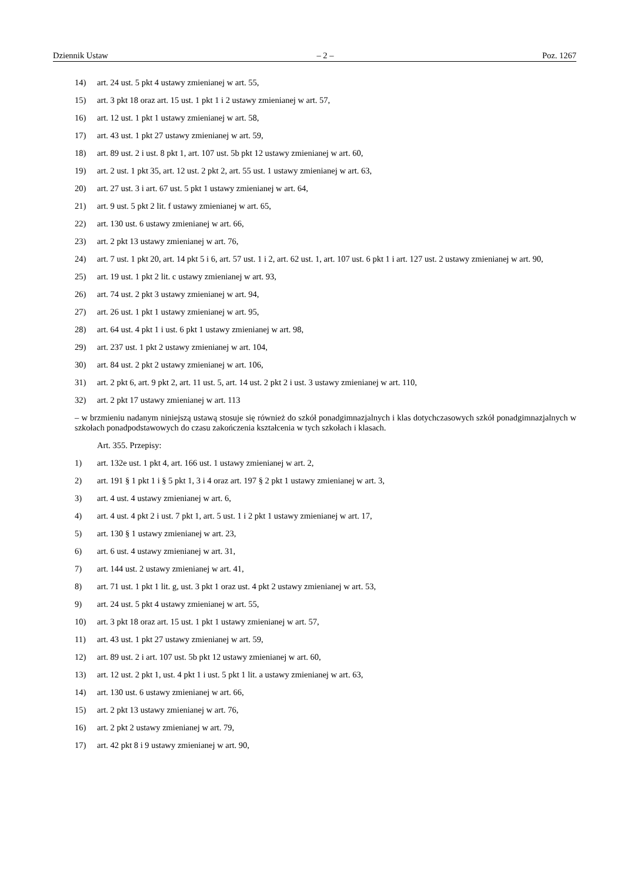Dziennik Ustaw – 2 – Poz. 1267
14) art. 24 ust. 5 pkt 4 ustawy zmienianej w art. 55,
15) art. 3 pkt 18 oraz art. 15 ust. 1 pkt 1 i 2 ustawy zmienianej w art. 57,
16) art. 12 ust. 1 pkt 1 ustawy zmienianej w art. 58,
17) art. 43 ust. 1 pkt 27 ustawy zmienianej w art. 59,
18) art. 89 ust. 2 i ust. 8 pkt 1, art. 107 ust. 5b pkt 12 ustawy zmienianej w art. 60,
19) art. 2 ust. 1 pkt 35, art. 12 ust. 2 pkt 2, art. 55 ust. 1 ustawy zmienianej w art. 63,
20) art. 27 ust. 3 i art. 67 ust. 5 pkt 1 ustawy zmienianej w art. 64,
21) art. 9 ust. 5 pkt 2 lit. f ustawy zmienianej w art. 65,
22) art. 130 ust. 6 ustawy zmienianej w art. 66,
23) art. 2 pkt 13 ustawy zmienianej w art. 76,
24) art. 7 ust. 1 pkt 20, art. 14 pkt 5 i 6, art. 57 ust. 1 i 2, art. 62 ust. 1, art. 107 ust. 6 pkt 1 i art. 127 ust. 2 ustawy zmienianej w art. 90,
25) art. 19 ust. 1 pkt 2 lit. c ustawy zmienianej w art. 93,
26) art. 74 ust. 2 pkt 3 ustawy zmienianej w art. 94,
27) art. 26 ust. 1 pkt 1 ustawy zmienianej w art. 95,
28) art. 64 ust. 4 pkt 1 i ust. 6 pkt 1 ustawy zmienianej w art. 98,
29) art. 237 ust. 1 pkt 2 ustawy zmienianej w art. 104,
30) art. 84 ust. 2 pkt 2 ustawy zmienianej w art. 106,
31) art. 2 pkt 6, art. 9 pkt 2, art. 11 ust. 5, art. 14 ust. 2 pkt 2 i ust. 3 ustawy zmienianej w art. 110,
32) art. 2 pkt 17 ustawy zmienianej w art. 113
– w brzmieniu nadanym niniejszą ustawą stosuje się również do szkół ponadgimnazjalnych i klas dotychczasowych szkół ponadgimnazjalnych w szkołach ponadpodstawowych do czasu zakończenia kształcenia w tych szkołach i klasach.
Art. 355. Przepisy:
1) art. 132e ust. 1 pkt 4, art. 166 ust. 1 ustawy zmienianej w art. 2,
2) art. 191 § 1 pkt 1 i § 5 pkt 1, 3 i 4 oraz art. 197 § 2 pkt 1 ustawy zmienianej w art. 3,
3) art. 4 ust. 4 ustawy zmienianej w art. 6,
4) art. 4 ust. 4 pkt 2 i ust. 7 pkt 1, art. 5 ust. 1 i 2 pkt 1 ustawy zmienianej w art. 17,
5) art. 130 § 1 ustawy zmienianej w art. 23,
6) art. 6 ust. 4 ustawy zmienianej w art. 31,
7) art. 144 ust. 2 ustawy zmienianej w art. 41,
8) art. 71 ust. 1 pkt 1 lit. g, ust. 3 pkt 1 oraz ust. 4 pkt 2 ustawy zmienianej w art. 53,
9) art. 24 ust. 5 pkt 4 ustawy zmienianej w art. 55,
10) art. 3 pkt 18 oraz art. 15 ust. 1 pkt 1 ustawy zmienianej w art. 57,
11) art. 43 ust. 1 pkt 27 ustawy zmienianej w art. 59,
12) art. 89 ust. 2 i art. 107 ust. 5b pkt 12 ustawy zmienianej w art. 60,
13) art. 12 ust. 2 pkt 1, ust. 4 pkt 1 i ust. 5 pkt 1 lit. a ustawy zmienianej w art. 63,
14) art. 130 ust. 6 ustawy zmienianej w art. 66,
15) art. 2 pkt 13 ustawy zmienianej w art. 76,
16) art. 2 pkt 2 ustawy zmienianej w art. 79,
17) art. 42 pkt 8 i 9 ustawy zmienianej w art. 90,